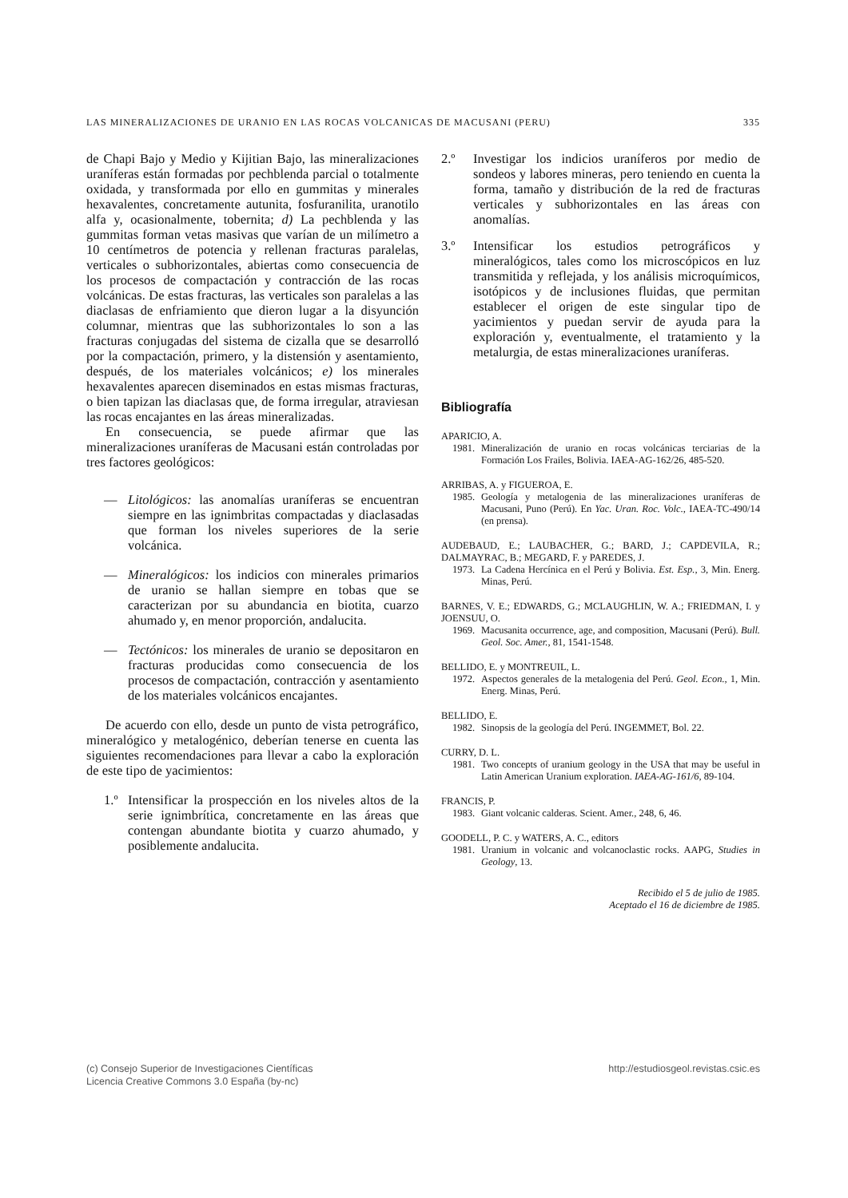LAS MINERALIZACIONES DE URANIO EN LAS ROCAS VOLCANICAS DE MACUSANI (PERU) 335
de Chapi Bajo y Medio y Kijitian Bajo, las mineralizaciones uraníferas están formadas por pechblenda parcial o totalmente oxidada, y transformada por ello en gummitas y minerales hexavalentes, concretamente autunita, fosfuranilita, uranotilo alfa y, ocasionalmente, tobernita; d) La pechblenda y las gummitas forman vetas masivas que varían de un milímetro a 10 centímetros de potencia y rellenan fracturas paralelas, verticales o subhorizontales, abiertas como consecuencia de los procesos de compactación y contracción de las rocas volcánicas. De estas fracturas, las verticales son paralelas a las diaclasas de enfriamiento que dieron lugar a la disyunción columnar, mientras que las subhorizontales lo son a las fracturas conjugadas del sistema de cizalla que se desarrolló por la compactación, primero, y la distensión y asentamiento, después, de los materiales volcánicos; e) los minerales hexavalentes aparecen diseminados en estas mismas fracturas, o bien tapizan las diaclasas que, de forma irregular, atraviesan las rocas encajantes en las áreas mineralizadas.
En consecuencia, se puede afirmar que las mineralizaciones uraníferas de Macusani están controladas por tres factores geológicos:
— Litológicos: las anomalías uraníferas se encuentran siempre en las ignimbritas compactadas y diaclasadas que forman los niveles superiores de la serie volcánica.
— Mineralógicos: los indicios con minerales primarios de uranio se hallan siempre en tobas que se caracterizan por su abundancia en biotita, cuarzo ahumado y, en menor proporción, andalucita.
— Tectónicos: los minerales de uranio se depositaron en fracturas producidas como consecuencia de los procesos de compactación, contracción y asentamiento de los materiales volcánicos encajantes.
De acuerdo con ello, desde un punto de vista petrográfico, mineralógico y metalogénico, deberían tenerse en cuenta las siguientes recomendaciones para llevar a cabo la exploración de este tipo de yacimientos:
1.º Intensificar la prospección en los niveles altos de la serie ignimbrítica, concretamente en las áreas que contengan abundante biotita y cuarzo ahumado, y posiblemente andalucita.
2.º Investigar los indicios uraníferos por medio de sondeos y labores mineras, pero teniendo en cuenta la forma, tamaño y distribución de la red de fracturas verticales y subhorizontales en las áreas con anomalías.
3.º Intensificar los estudios petrográficos y mineralógicos, tales como los microscópicos en luz transmitida y reflejada, y los análisis microquímicos, isotópicos y de inclusiones fluidas, que permitan establecer el origen de este singular tipo de yacimientos y puedan servir de ayuda para la exploración y, eventualmente, el tratamiento y la metalurgia, de estas mineralizaciones uraníferas.
Bibliografía
APARICIO, A.
1981. Mineralización de uranio en rocas volcánicas terciarias de la Formación Los Frailes, Bolivia. IAEA-AG-162/26, 485-520.
ARRIBAS, A. y FIGUEROA, E.
1985. Geología y metalogenia de las mineralizaciones uraníferas de Macusani, Puno (Perú). En Yac. Uran. Roc. Volc., IAEA-TC-490/14 (en prensa).
AUDEBAUD, E.; LAUBACHER, G.; BARD, J.; CAPDEVILA, R.; DALMAYRAC, B.; MEGARD, F. y PAREDES, J.
1973. La Cadena Hercínica en el Perú y Bolivia. Est. Esp., 3, Min. Energ. Minas, Perú.
BARNES, V. E.; EDWARDS, G.; MCLAUGHLIN, W. A.; FRIEDMAN, I. y JOENSUU, O.
1969. Macusanita occurrence, age, and composition, Macusani (Perú). Bull. Geol. Soc. Amer., 81, 1541-1548.
BELLIDO, E. y MONTREUIL, L.
1972. Aspectos generales de la metalogenia del Perú. Geol. Econ., 1, Min. Energ. Minas, Perú.
BELLIDO, E.
1982. Sinopsis de la geología del Perú. INGEMMET, Bol. 22.
CURRY, D. L.
1981. Two concepts of uranium geology in the USA that may be useful in Latin American Uranium exploration. IAEA-AG-161/6, 89-104.
FRANCIS, P.
1983. Giant volcanic calderas. Scient. Amer., 248, 6, 46.
GOODELL, P. C. y WATERS, A. C., editors
1981. Uranium in volcanic and volcanoclastic rocks. AAPG, Studies in Geology, 13.
Recibido el 5 de julio de 1985.
Aceptado el 16 de diciembre de 1985.
(c) Consejo Superior de Investigaciones Científicas
Licencia Creative Commons 3.0 España (by-nc) http://estudiosgeol.revistas.csic.es